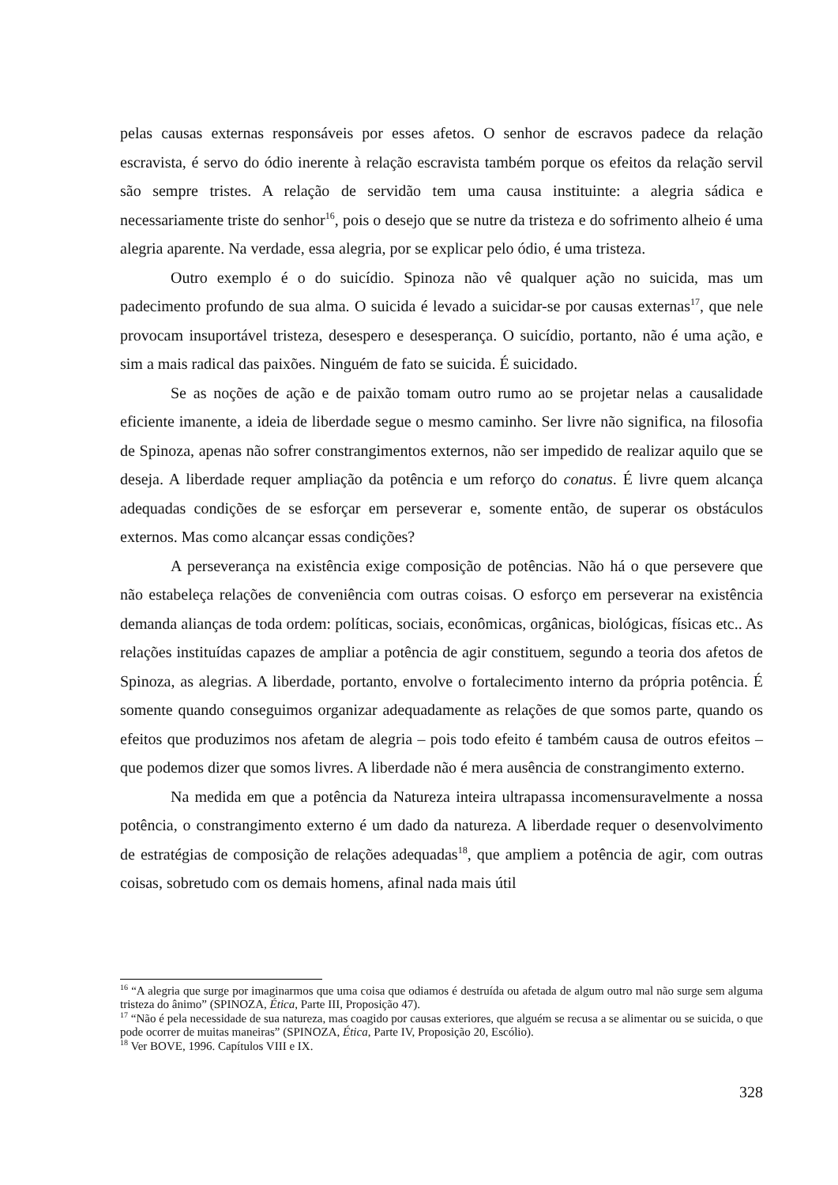pelas causas externas responsáveis por esses afetos. O senhor de escravos padece da relação escravista, é servo do ódio inerente à relação escravista também porque os efeitos da relação servil são sempre tristes. A relação de servidão tem uma causa instituinte: a alegria sádica e necessariamente triste do senhor<sup>16</sup>, pois o desejo que se nutre da tristeza e do sofrimento alheio é uma alegria aparente. Na verdade, essa alegria, por se explicar pelo ódio, é uma tristeza.
Outro exemplo é o do suicídio. Spinoza não vê qualquer ação no suicida, mas um padecimento profundo de sua alma. O suicida é levado a suicidar-se por causas externas<sup>17</sup>, que nele provocam insuportável tristeza, desespero e desesperança. O suicídio, portanto, não é uma ação, e sim a mais radical das paixões. Ninguém de fato se suicida. É suicidado.
Se as noções de ação e de paixão tomam outro rumo ao se projetar nelas a causalidade eficiente imanente, a ideia de liberdade segue o mesmo caminho. Ser livre não significa, na filosofia de Spinoza, apenas não sofrer constrangimentos externos, não ser impedido de realizar aquilo que se deseja. A liberdade requer ampliação da potência e um reforço do conatus. É livre quem alcança adequadas condições de se esforçar em perseverar e, somente então, de superar os obstáculos externos. Mas como alcançar essas condições?
A perseverança na existência exige composição de potências. Não há o que persevere que não estabeleça relações de conveniência com outras coisas. O esforço em perseverar na existência demanda alianças de toda ordem: políticas, sociais, econômicas, orgânicas, biológicas, físicas etc.. As relações instituídas capazes de ampliar a potência de agir constituem, segundo a teoria dos afetos de Spinoza, as alegrias. A liberdade, portanto, envolve o fortalecimento interno da própria potência. É somente quando conseguimos organizar adequadamente as relações de que somos parte, quando os efeitos que produzimos nos afetam de alegria – pois todo efeito é também causa de outros efeitos – que podemos dizer que somos livres. A liberdade não é mera ausência de constrangimento externo.
Na medida em que a potência da Natureza inteira ultrapassa incomensuravelmente a nossa potência, o constrangimento externo é um dado da natureza. A liberdade requer o desenvolvimento de estratégias de composição de relações adequadas<sup>18</sup>, que ampliem a potência de agir, com outras coisas, sobretudo com os demais homens, afinal nada mais útil
<sup>16</sup> “A alegria que surge por imaginarmos que uma coisa que odiamos é destruída ou afetada de algum outro mal não surge sem alguma tristeza do ânimo” (SPINOZA, Ética, Parte III, Proposição 47).
<sup>17</sup> “Não é pela necessidade de sua natureza, mas coagido por causas exteriores, que alguém se recusa a se alimentar ou se suicida, o que pode ocorrer de muitas maneiras” (SPINOZA, Ética, Parte IV, Proposição 20, Escólio).
<sup>18</sup> Ver BOVE, 1996. Capítulos VIII e IX.
328